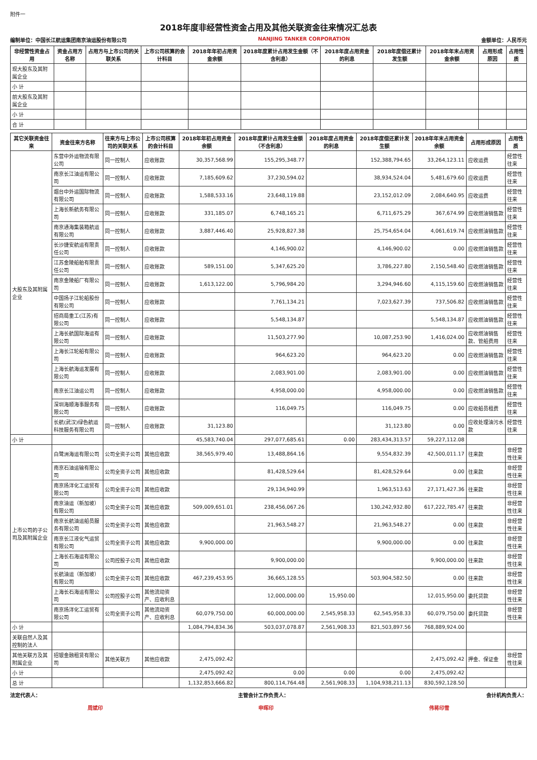附件一
2018年度非经营性资金占用及其他关联资金往来情况汇总表
编制单位：中国长江航运集团南京油运股份有限公司 NANJING TANKER CORPORATION 金额单位：人民币元
| 非经营性资金占用 | 资金占用方名称 | 占用方与上市公司的关联关系 | 上市公司核算的会计科目 | 2018年年初占用资金余额 | 2018年度累计占用发生金额（不含利息） | 2018年度占用资金的利息 | 2018年度偿还累计发生额 | 2018年年末占用资金余额 | 占用形成原因 | 占用性质 |
| --- | --- | --- | --- | --- | --- | --- | --- | --- | --- | --- |
| 现大股东及其附属企业 | | | | | | | | | | |
| 小 计 | | | | | | | | | | |
| 前大股东及其附属企业 | | | | | | | | | | |
| 小 计 | | | | | | | | | | |
| 合 计 | | | | | | | | | | |
| 其它关联资金往来 | 资金往来方名称 | 往来方与上市公司的关联关系 | 上市公司核算的会计科目 | 2018年年初占用资金余额 | 2018年度累计占用发生金额（不含利息） | 2018年度占用资金的利息 | 2018年度偿还累计发生额 | 2018年年末占用资金余额 | 占用形成原因 | 占用性质 |
| --- | --- | --- | --- | --- | --- | --- | --- | --- | --- | --- |
| 大股东及其附属企业 | 东营中外运物流有限公司 | 同一控制人 | 应收账款 | 30,357,568.99 | 155,295,348.77 | | 152,388,794.65 | 33,264,123.11 | 应收运费 | 经营性往来 |
| | 南京长江油运有限公司 | 同一控制人 | 应收账款 | 7,185,609.62 | 37,230,594.02 | | 38,934,524.04 | 5,481,679.60 | 应收运费 | 经营性往来 |
| | 烟台中外运国际物流有限公司 | 同一控制人 | 应收账款 | 1,588,533.16 | 23,648,119.88 | | 23,152,012.09 | 2,084,640.95 | 应收运费 | 经营性往来 |
| | 上海长新航务有限公司 | 同一控制人 | 应收账款 | 331,185.07 | 6,748,165.21 | | 6,711,675.29 | 367,674.99 | 应收燃油销售款 | 经营性往来 |
| | 南京通海集装箱航运有限公司 | 同一控制人 | 应收账款 | 3,887,446.40 | 25,928,827.38 | | 25,754,654.04 | 4,061,619.74 | 应收燃油销售款 | 经营性往来 |
| | 长沙捷安航运有限责任公司 | 同一控制人 | 应收账款 | | 4,146,900.02 | | 4,146,900.02 | 0.00 | 应收燃油销售款 | 经营性往来 |
| | 江苏金陵船舶有限责任公司 | 同一控制人 | 应收账款 | 589,151.00 | 5,347,625.20 | | 3,786,227.80 | 2,150,548.40 | 应收燃油销售款 | 经营性往来 |
| | 南京金陵船厂有限公司 | 同一控制人 | 应收账款 | 1,613,122.00 | 5,796,984.20 | | 3,294,946.60 | 4,115,159.60 | 应收燃油销售款 | 经营性往来 |
| | 中国扬子江轮船股份有限公司 | 同一控制人 | 应收账款 | | 7,761,134.21 | | 7,023,627.39 | 737,506.82 | 应收燃油销售款 | 经营性往来 |
| | 招商局重工(江苏)有限公司 | 同一控制人 | 应收账款 | | 5,548,134.87 | | | 5,548,134.87 | 应收燃油销售款 | 经营性往来 |
| | 上海长航国际海运有限公司 | 同一控制人 | 应收账款 | | 11,503,277.90 | | 10,087,253.90 | 1,416,024.00 | 应收燃油销售款、管船费用 | 经营性往来 |
| | 上海长江轮船有限公司 | 同一控制人 | 应收账款 | | 964,623.20 | | 964,623.20 | 0.00 | 应收燃油销售款 | 经营性往来 |
| | 上海长航海运发展有限公司 | 同一控制人 | 应收账款 | | 2,083,901.00 | | 2,083,901.00 | 0.00 | 应收燃油销售款 | 经营性往来 |
| | 南京长江油运公司 | 同一控制人 | 应收账款 | | 4,958,000.00 | | 4,958,000.00 | 0.00 | 应收燃油销售款 | 经营性往来 |
| | 深圳海顺海事服务有限公司 | 同一控制人 | 应收账款 | | 116,049.75 | | 116,049.75 | 0.00 | 应收船员租费 | 经营性往来 |
| | 长航(武汉)绿色航运科技服务有限公司 | 同一控制人 | 应收账款 | 31,123.80 | | | 31,123.80 | 0.00 | 应收处理油污水款 | 经营性往来 |
| 小 计 | | | | 45,583,740.04 | 297,077,685.61 | 0.00 | 283,434,313.57 | 59,227,112.08 | | |
| 上市公司的子公司及其附属企业 | 白鹭洲海运有限公司 | 公司全资子公司 | 其他应收款 | 38,565,979.40 | 13,488,864.16 | | 9,554,832.39 | 42,500,011.17 | 往来款 | 非经营性往来 |
| | 南京石油运输有限公司 | 公司全资子公司 | 其他应收款 | | 81,428,529.64 | | 81,428,529.64 | 0.00 | 往来款 | 非经营性往来 |
| | 南京扬洋化工运贸有限公司 | 公司全资子公司 | 其他应收款 | | 29,134,940.99 | | 1,963,513.63 | 27,171,427.36 | 往来款 | 非经营性往来 |
| | 南京油运（新加坡）有限公司 | 公司全资子公司 | 其他应收款 | 509,009,651.01 | 238,456,067.26 | | 130,242,932.80 | 617,222,785.47 | 往来款 | 非经营性往来 |
| | 南京长航油运船员服务有限公司 | 公司全资子公司 | 其他应收款 | | 21,963,548.27 | | 21,963,548.27 | 0.00 | 往来款 | 非经营性往来 |
| | 南京长江液化气运贸有限公司 | 公司全资子公司 | 其他应收款 | 9,900,000.00 | | | 9,900,000.00 | 0.00 | 往来款 | 非经营性往来 |
| | 上海长石海运有限公司 | 公司控股子公司 | 其他应收款 | | 9,900,000.00 | | | 9,900,000.00 | 往来款 | 非经营性往来 |
| | 长航油运（新加坡）有限公司 | 公司全资子公司 | 其他应收款 | 467,239,453.95 | 36,665,128.55 | | 503,904,582.50 | 0.00 | 往来款 | 非经营性往来 |
| | 上海长石海运有限公司 | 公司控股子公司 | 其他流动资产、应收利息 | | 12,000,000.00 | 15,950.00 | | 12,015,950.00 | 委托贷款 | 非经营性往来 |
| | 南京扬洋化工运贸有限公司 | 公司全资子公司 | 其他流动资产、应收利息 | 60,079,750.00 | 60,000,000.00 | 2,545,958.33 | 62,545,958.33 | 60,079,750.00 | 委托贷款 | 非经营性往来 |
| 小 计 | | | | 1,084,794,834.36 | 503,037,078.87 | 2,561,908.33 | 821,503,897.56 | 768,889,924.00 | | |
| 关联自然人及其控制的法人 | | | | | | | | | | |
| 其他关联方及其附属企业 | 招银金融租赁有限公司 | 其他关联方 | 其他应收款 | 2,475,092.42 | | | | 2,475,092.42 | 押金、保证金 | 非经营性往来 |
| 小 计 | | | | 2,475,092.42 | 0.00 | 0.00 | 0.00 | 2,475,092.42 | | |
| 总 计 | | | | 1,132,853,666.82 | 800,114,764.48 | 2,561,908.33 | 1,104,938,211.13 | 830,592,128.50 | | |
法定代表人： 主管会计工作负责人： 会计机构负责人：
周斌印 申晖印 伟蒋印雪